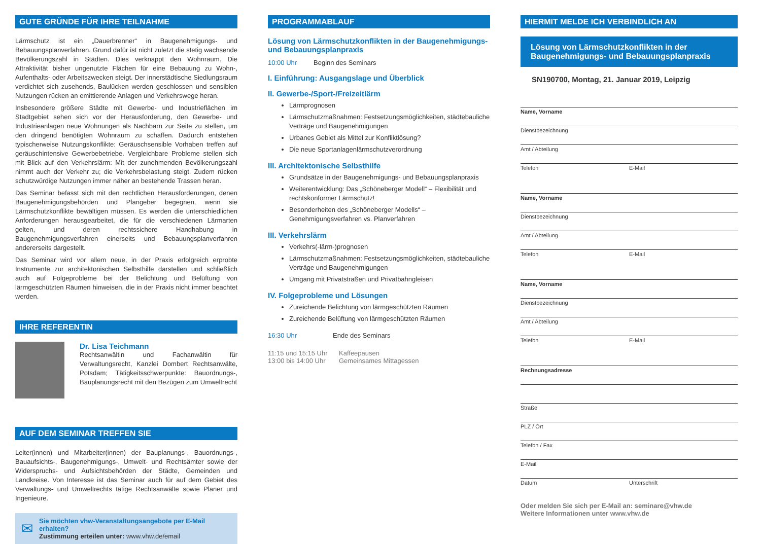GUTE GRÜNDE FÜR IHRE TEILNAHME
Lärmschutz ist ein „Dauerbrenner“ in Baugenehmigungs- und Bebauungsplanverfahren. Grund dafür ist nicht zuletzt die stetig wachsende Bevölkerungszahl in Städten. Dies verknappt den Wohnraum. Die Attraktivität bisher ungenutzte Flächen für eine Bebauung zu Wohn-, Aufenthalts- oder Arbeitszwecken steigt. Der innerstädtische Siedlungsraum verdichtet sich zusehends, Baulücken werden geschlossen und sensiblen Nutzungen rücken an emittierende Anlagen und Verkehrswege heran.
Insbesondere größere Städte mit Gewerbe- und Industrieflächen im Stadtgebiet sehen sich vor der Herausforderung, den Gewerbe- und Industrieanlagen neue Wohnungen als Nachbarn zur Seite zu stellen, um den dringend benötigten Wohnraum zu schaffen. Dadurch entstehen typischerweise Nutzungskonflikte: Geräuschsensible Vorhaben treffen auf geräuschintensive Gewerbebetriebe. Vergleichbare Probleme stellen sich mit Blick auf den Verkehrslärm: Mit der zunehmenden Bevölkerungszahl nimmt auch der Verkehr zu; die Verkehrsbelastung steigt. Zudem rücken schutzwürdige Nutzungen immer näher an bestehende Trassen heran.
Das Seminar befasst sich mit den rechtlichen Herausforderungen, denen Baugenehmigungsbehörden und Plangeber begegnen, wenn sie Lärmschutzkonflikte bewältigen müssen. Es werden die unterschiedlichen Anforderungen herausgearbeitet, die für die verschiedenen Lärmarten gelten, und deren rechtssichere Handhabung in Baugenehmigungsverfahren einerseits und Bebauungsplanverfahren andererseits dargestellt.
Das Seminar wird vor allem neue, in der Praxis erfolgreich erprobte Instrumente zur architektonischen Selbsthilfe darstellen und schließlich auch auf Folgeprobleme bei der Belichtung und Belüftung von lärmgeschützten Räumen hinweisen, die in der Praxis nicht immer beachtet werden.
IHRE REFERENTIN
Dr. Lisa Teichmann
Rechtsanwältin und Fachanwältin für Verwaltungsrecht, Kanzlei Dombert Rechtsanwälte, Potsdam; Tätigkeitsschwerpunkte: Bauordnungs-, Bauplanungsrecht mit den Bezügen zum Umweltrecht
AUF DEM SEMINAR TREFFEN SIE
Leiter(innen) und Mitarbeiter(innen) der Bauplanungs-, Bauordnungs-, Bauaufsichts-, Baugenehmigungs-, Umwelt- und Rechtsämter sowie der Widerspruchs- und Aufsichtsbehörden der Städte, Gemeinden und Landkreise. Von Interesse ist das Seminar auch für auf dem Gebiet des Verwaltungs- und Umweltrechts tätige Rechtsanwälte sowie Planer und Ingenieure.
✉
Sie möchten vhw-Veranstaltungsangebote per E-Mail erhalten?
Zustimmung erteilen unter: www.vhw.de/email
PROGRAMMABLAUF
Lösung von Lärmschutzkonflikten in der Baugenehmigungs- und Bebauungsplanpraxis
10:00 Uhr Beginn des Seminars
I. Einführung: Ausgangslage und Überblick
II. Gewerbe-/Sport-/Freizeitlärm
Lärmprognosen
Lärmschutzmaßnahmen: Festsetzungsmöglichkeiten, städtebauliche Verträge und Baugenehmigungen
Urbanes Gebiet als Mittel zur Konfliktlösung?
Die neue Sportanlagenlärmschutzverordnung
III. Architektonische Selbsthilfe
Grundsätze in der Baugenehmigungs- und Bebauungsplanpraxis
Weiterentwicklung: Das „Schöneberger Modell“ – Flexibilität und rechtskonformer Lärmschutz!
Besonderheiten des „Schöneberger Modells“ – Genehmigungsverfahren vs. Planverfahren
III. Verkehrslärm
Verkehrs(-lärm-)prognosen
Lärmschutzmaßnahmen: Festsetzungsmöglichkeiten, städtebauliche Verträge und Baugenehmigungen
Umgang mit Privatstraßen und Privatbahngleisen
IV. Folgeprobleme und Lösungen
Zureichende Belichtung von lärmgeschützten Räumen
Zureichende Belüftung von lärmgeschützten Räumen
16:30 Uhr Ende des Seminars
11:15 und 15:15 Uhr Kaffeepausen
13:00 bis 14:00 Uhr Gemeinsames Mittagessen
HIERMIT MELDE ICH VERBINDLICH AN
Lösung von Lärmschutzkonflikten in der Baugenehmigungs- und Bebauungsplanpraxis
SN190700, Montag, 21. Januar 2019, Leipzig
Name, Vorname
Dienstbezeichnung
Amt / Abteilung
Telefon E-Mail
Name, Vorname
Dienstbezeichnung
Amt / Abteilung
Telefon E-Mail
Name, Vorname
Dienstbezeichnung
Amt / Abteilung
Telefon E-Mail
Rechnungsadresse
Straße
PLZ / Ort
Telefon / Fax
E-Mail
Datum Unterschrift
Oder melden Sie sich per E-Mail an: seminare@vhw.de
Weitere Informationen unter www.vhw.de